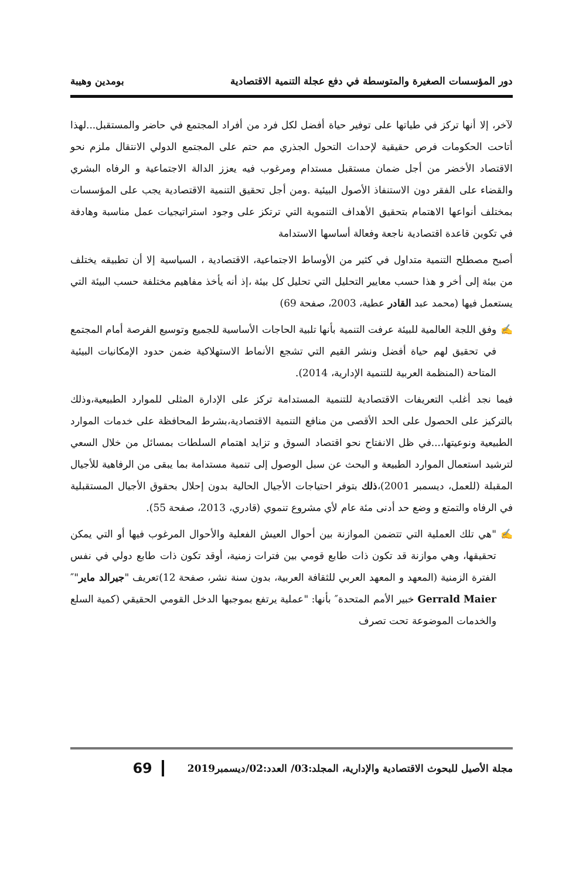دور المؤسسات الصغيرة والمتوسطة في دفع عجلة التنمية الاقتصادية بومدين وهيبة
لآخر، إلا أنها تركز في طياتها على توفير حياة أفضل لكل فرد من أفراد المجتمع في حاضر والمستقبل...لهذا أتاحت الحكومات فرص حقيقية لإحداث التحول الجذري مم حتم على المجتمع الدولي الانتقال ملزم نحو الاقتصاد الأخضر من أجل ضمان مستقبل مستدام ومرغوب فيه يعزز الدالة الاجتماعية و الرفاه البشري والقضاء على الفقر دون الاستنفاذ الأصول البيئية .ومن أجل تحقيق التنمية الاقتصادية يجب على المؤسسات بمختلف أنواعها الاهتمام بتحقيق الأهداف التنموية التي ترتكز على وجود استراتيجيات عمل مناسبة وهادفة في تكوين قاعدة اقتصادية ناجعة وفعالة أساسها الاستدامة
أصبح مصطلح التنمية متداول في كثير من الأوساط الاجتماعية، الاقتصادية ، السياسية إلا أن تطبيقه يختلف من بيئة إلى أخر و هذا حسب معايير التحليل التي تحليل كل بيئة ،إذ أنه يأخذ مفاهيم مختلفة حسب البيئة التي يستعمل فيها (محمد عبد القادر عطية، 2003، صفحة 69)
✍ وفق اللجة العالمية للبيئة عرفت التنمية بأنها تلبية الحاجات الأساسية للجميع وتوسيع الفرصة أمام المجتمع في تحقيق لهم حياة أفضل ونشر القيم التي تشجع الأنماط الاستهلاكية ضمن حدود الإمكانيات البيئية المتاحة (المنظمة العربية للتنمية الإدارية، 2014).
فيما نجد أغلب التعريفات الاقتصادية للتنمية المستدامة تركز على الإدارة المثلى للموارد الطبيعية،وذلك بالتركيز على الحصول على الحد الأقصى من منافع التنمية الاقتصادية،بشرط المحافظة على خدمات الموارد الطبيعية ونوعيتها،...في ظل الانفتاح نحو اقتصاد السوق و تزايد اهتمام السلطات بمسائل من خلال السعي لترشيد استعمال الموارد الطبيعة و البحث عن سبل الوصول إلى تنمية مستدامة بما يبقى من الرفاهية للأجيال المقبلة (للعمل، ديسمبر 2001)،ذلك بتوفر احتياجات الأجيال الحالية بدون إحلال بحقوق الأجيال المستقبلية في الرفاه والتمتع و وضع حد أدنى مئة عام لأي مشروع تنموي (قادري، 2013، صفحة 55).
✍ "هي تلك العملية التي تتضمن الموازنة بين أحوال العيش الفعلية والأحوال المرغوب فيها أو التي يمكن تحقيقها، وهي موازنة قد تكون ذات طابع قومي بين فترات زمنية، أوقد تكون ذات طابع دولي في نفس الفترة الزمنية (المعهد و المعهد العربي للثقافة العربية، بدون سنة نشر، صفحة 12)تعريف "جيرالد ماير"″ Gerrald Maier خبير الأمم المتحدة″ بأنها: "عملية يرتفع بموجبها الدخل القومي الحقيقي (كمية السلع والخدمات الموضوعة تحت تصرف
مجلة الأصيل للبحوث الاقتصادية والإدارية، المجلد:03/ العدد:02/ديسمبر2019 69